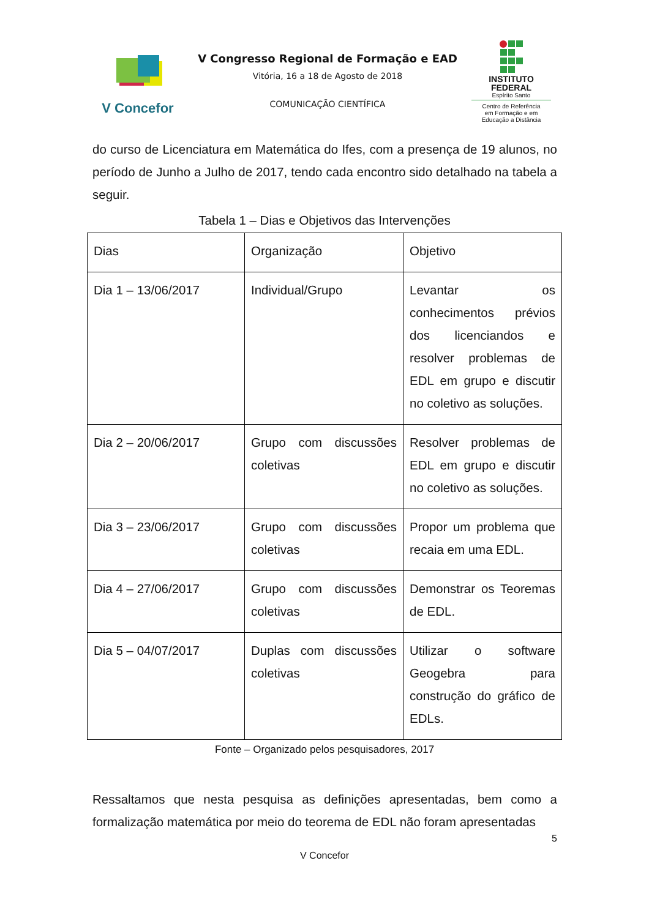V Concefor
V Congresso Regional de Formação e EAD
Vitória, 16 a 18 de Agosto de 2018
COMUNICAÇÃO CIENTÍFICA
INSTITUTO
FEDERAL
Espírito Santo
Centro de Referência
em Formação e em
Educação a Distância
do curso de Licenciatura em Matemática do Ifes, com a presença de 19 alunos, no período de Junho a Julho de 2017, tendo cada encontro sido detalhado na tabela a seguir.
Tabela 1 – Dias e Objetivos das Intervenções
| Dias | Organização | Objetivo |
| Dia 1 – 13/06/2017 | Individual/Grupo | Levantar os conhecimentos prévios dos licenciandos e resolver problemas de EDL em grupo e discutir no coletivo as soluções. |
| Dia 2 – 20/06/2017 | Grupo com discussões coletivas | Resolver problemas de EDL em grupo e discutir no coletivo as soluções. |
| Dia 3 – 23/06/2017 | Grupo com discussões coletivas | Propor um problema que recaia em uma EDL. |
| Dia 4 – 27/06/2017 | Grupo com discussões coletivas | Demonstrar os Teoremas de EDL. |
| Dia 5 – 04/07/2017 | Duplas com discussões coletivas | Utilizar o software Geogebra para construção do gráfico de EDLs. |
Fonte – Organizado pelos pesquisadores, 2017
Ressaltamos que nesta pesquisa as definições apresentadas, bem como a formalização matemática por meio do teorema de EDL não foram apresentadas
5
V Concefor